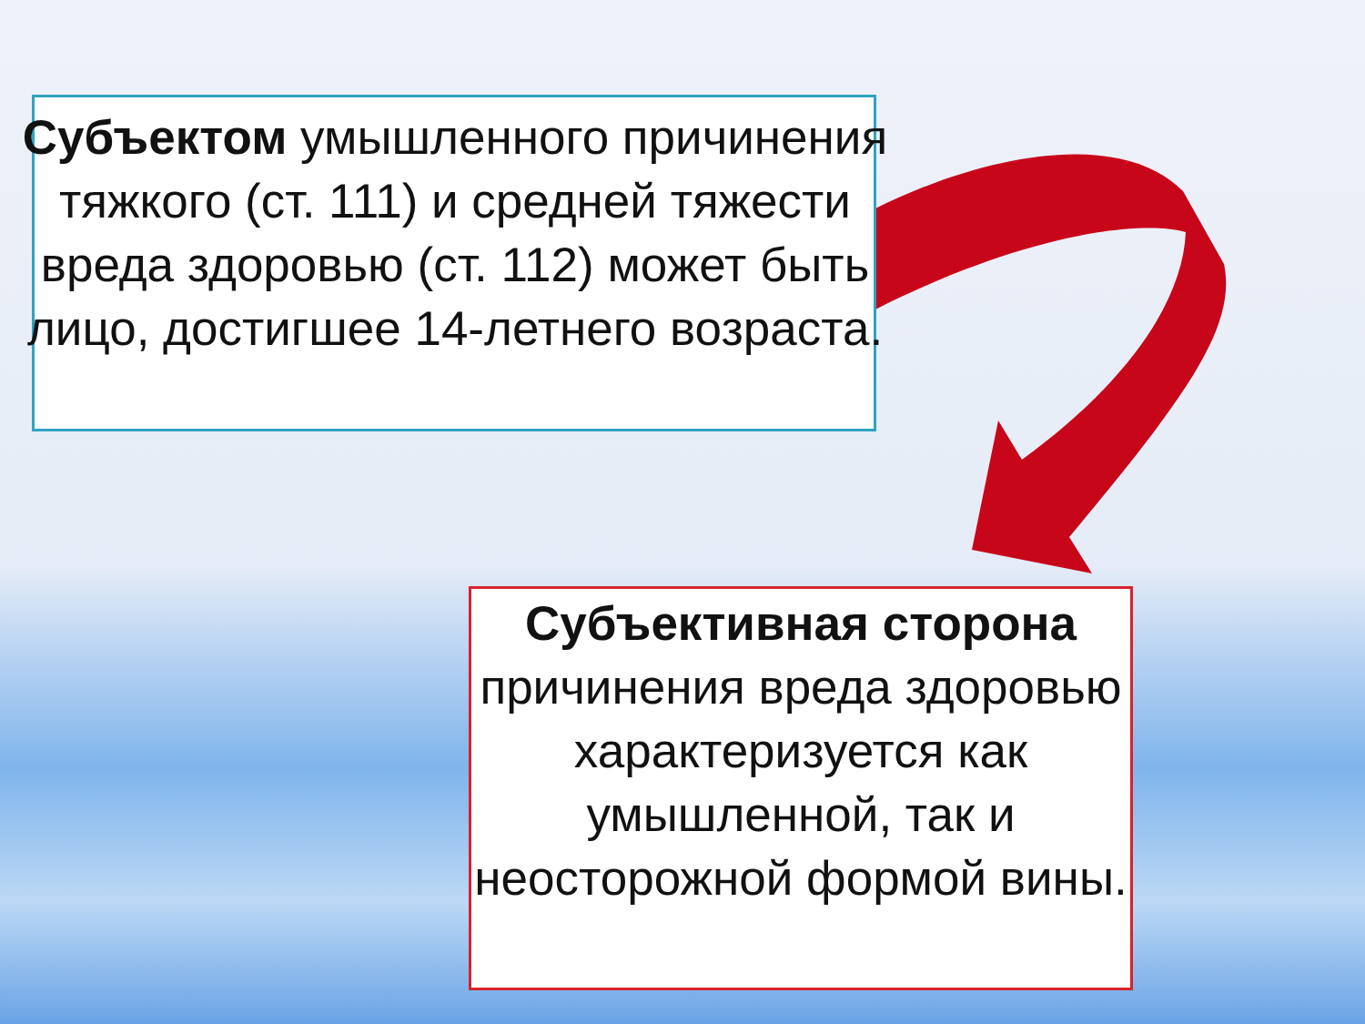Субъектом умышленного причинения тяжкого (ст. 111) и средней тяжести вреда здоровью (ст. 112) может быть лицо, достигшее 14-летнего возраста.
Субъективная сторона причинения вреда здоровью характеризуется как умышленной, так и неосторожной формой вины.